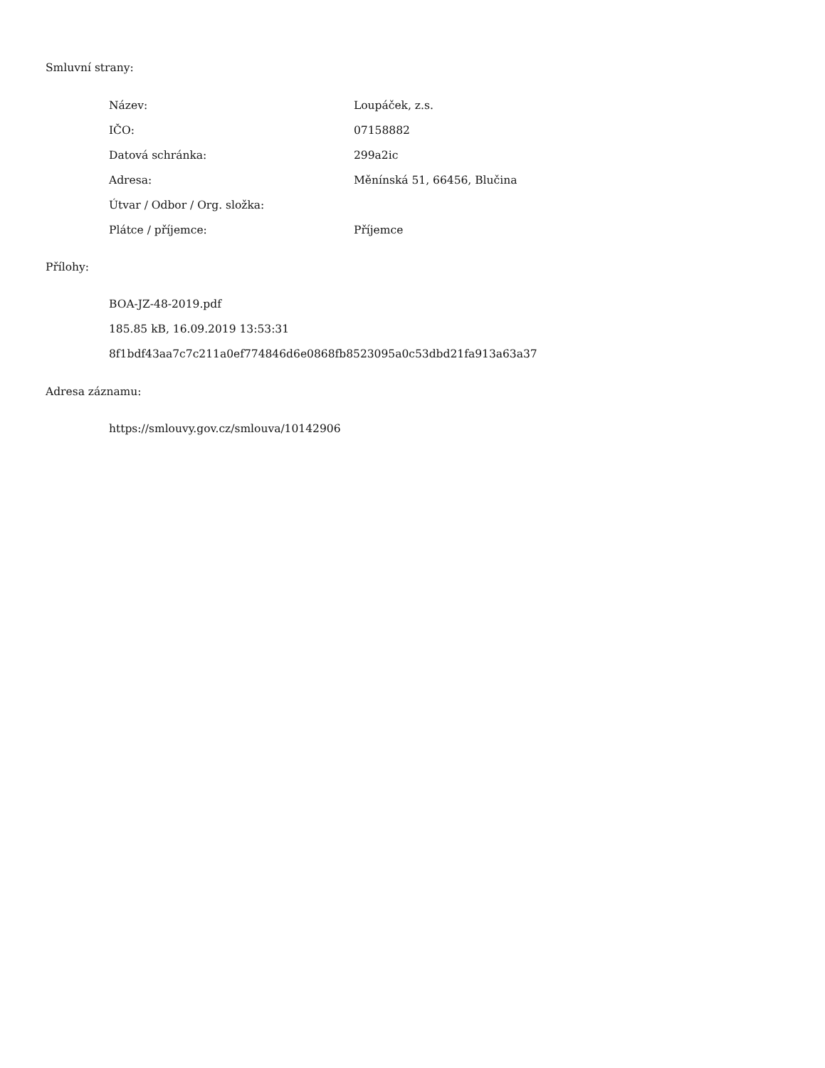Smluvní strany:
| Název: | Loupáček, z.s. |
| IČO: | 07158882 |
| Datová schránka: | 299a2ic |
| Adresa: | Měnínská 51, 66456, Blučina |
| Útvar / Odbor / Org. složka: | |
| Plátce / příjemce: | Příjemce |
Přílohy:
BOA-JZ-48-2019.pdf
185.85 kB, 16.09.2019 13:53:31
8f1bdf43aa7c7c211a0ef774846d6e0868fb8523095a0c53dbd21fa913a63a37
Adresa záznamu:
https://smlouvy.gov.cz/smlouva/10142906